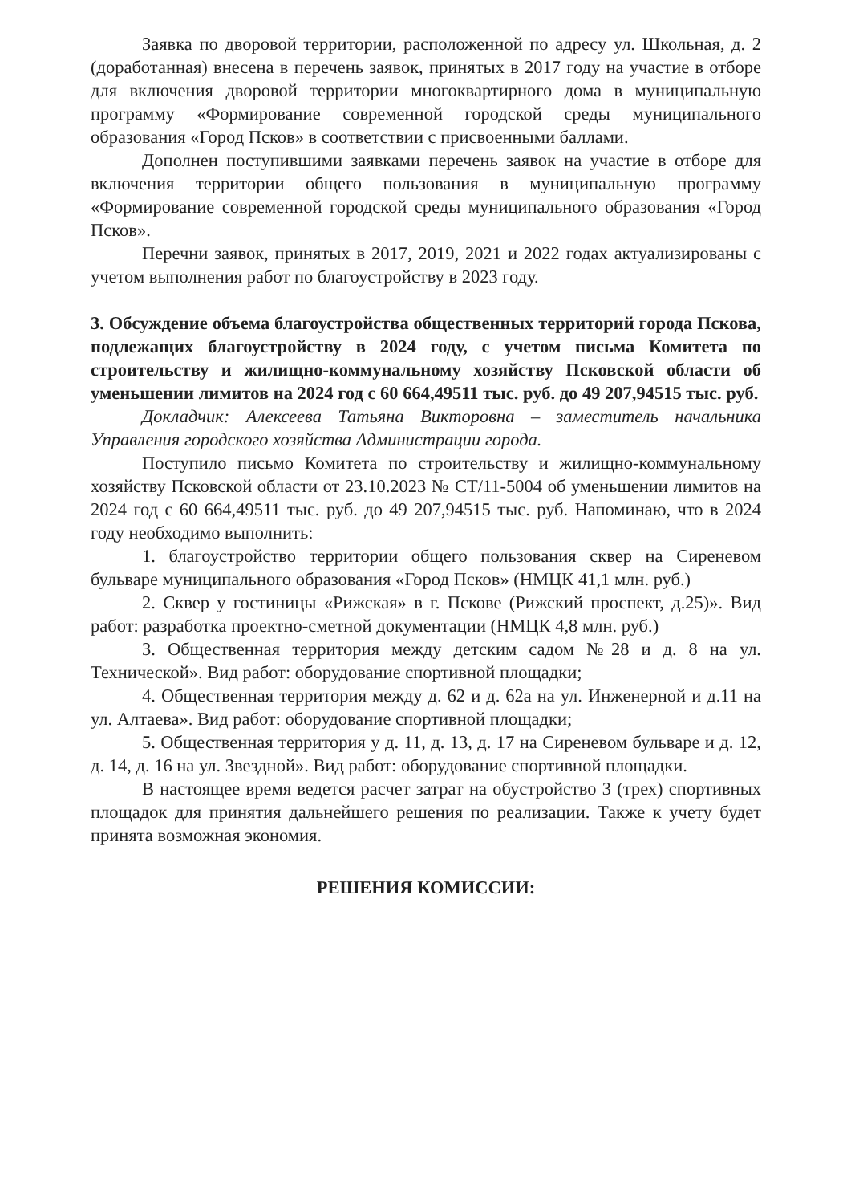Заявка по дворовой территории, расположенной по адресу ул. Школьная, д. 2 (доработанная) внесена в перечень заявок, принятых в 2017 году на участие в отборе для включения дворовой территории многоквартирного дома в муниципальную программу «Формирование современной городской среды муниципального образования «Город Псков» в соответствии с присвоенными баллами.
Дополнен поступившими заявками перечень заявок на участие в отборе для включения территории общего пользования в муниципальную программу «Формирование современной городской среды муниципального образования «Город Псков».
Перечни заявок, принятых в 2017, 2019, 2021 и 2022 годах актуализированы с учетом выполнения работ по благоустройству в 2023 году.
3. Обсуждение объема благоустройства общественных территорий города Пскова, подлежащих благоустройству в 2024 году, с учетом письма Комитета по строительству и жилищно-коммунальному хозяйству Псковской области об уменьшении лимитов на 2024 год с 60 664,49511 тыс. руб. до 49 207,94515 тыс. руб.
Докладчик: Алексеева Татьяна Викторовна – заместитель начальника Управления городского хозяйства Администрации города.
Поступило письмо Комитета по строительству и жилищно-коммунальному хозяйству Псковской области от 23.10.2023 № СТ/11-5004 об уменьшении лимитов на 2024 год с 60 664,49511 тыс. руб. до 49 207,94515 тыс. руб. Напоминаю, что в 2024 году необходимо выполнить:
1. благоустройство территории общего пользования сквер на Сиреневом бульваре муниципального образования «Город Псков» (НМЦК 41,1 млн. руб.)
2. Сквер у гостиницы «Рижская» в г. Пскове (Рижский проспект, д.25)». Вид работ: разработка проектно-сметной документации (НМЦК 4,8 млн. руб.)
3. Общественная территория между детским садом №28 и д. 8 на ул. Технической». Вид работ: оборудование спортивной площадки;
4. Общественная территория между д. 62 и д. 62а на ул. Инженерной и д.11 на ул. Алтаева». Вид работ: оборудование спортивной площадки;
5. Общественная территория у д. 11, д. 13, д. 17 на Сиреневом бульваре и д. 12, д. 14, д. 16 на ул. Звездной». Вид работ: оборудование спортивной площадки.
В настоящее время ведется расчет затрат на обустройство 3 (трех) спортивных площадок для принятия дальнейшего решения по реализации. Также к учету будет принята возможная экономия.
РЕШЕНИЯ КОМИССИИ: